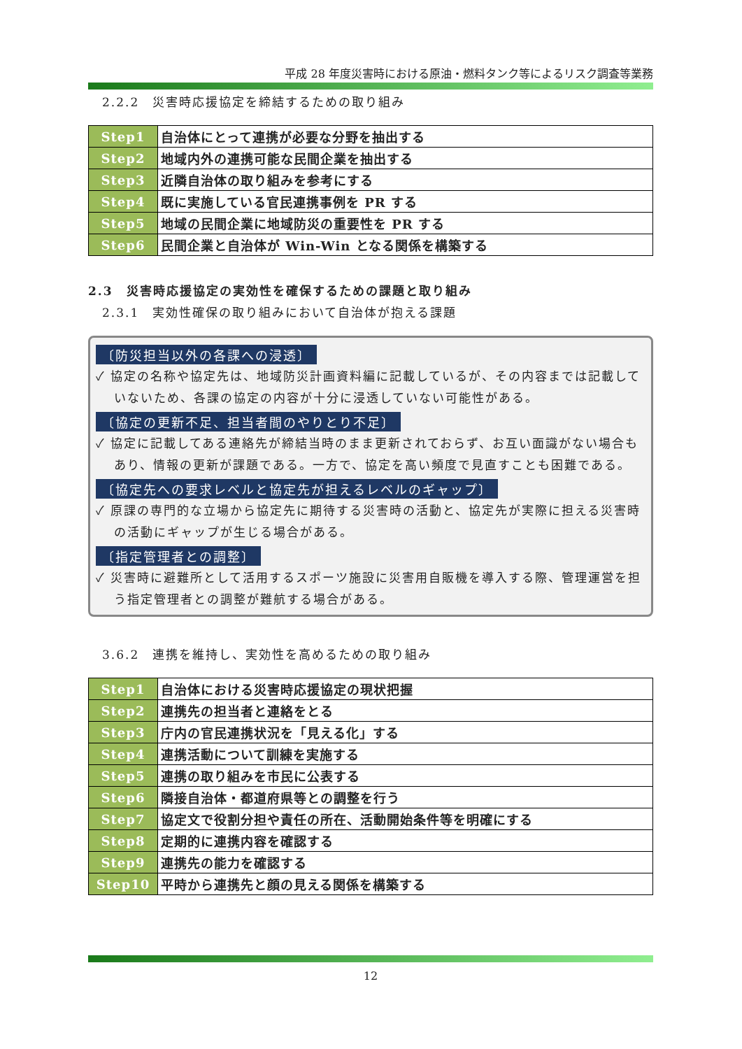平成 28 年度災害時における原油・燃料タンク等によるリスク調査等業務
2.2.2　災害時応援協定を締結するための取り組み
| Step1 | 自治体にとって連携が必要な分野を抽出する |
| Step2 | 地域内外の連携可能な民間企業を抽出する |
| Step3 | 近隣自治体の取り組みを参考にする |
| Step4 | 既に実施している官民連携事例を PR する |
| Step5 | 地域の民間企業に地域防災の重要性を PR する |
| Step6 | 民間企業と自治体が Win-Win となる関係を構築する |
2.3　災害時応援協定の実効性を確保するための課題と取り組み
2.3.1　実効性確保の取り組みにおいて自治体が抱える課題
〔防災担当以外の各課への浸透〕
✓ 協定の名称や協定先は、地域防災計画資料編に記載しているが、その内容までは記載していないため、各課の協定の内容が十分に浸透していない可能性がある。
〔協定の更新不足、担当者間のやりとり不足〕
✓ 協定に記載してある連絡先が締結当時のまま更新されておらず、お互い面識がない場合もあり、情報の更新が課題である。一方で、協定を高い頻度で見直すことも困難である。
〔協定先への要求レベルと協定先が担えるレベルのギャップ〕
✓ 原課の専門的な立場から協定先に期待する災害時の活動と、協定先が実際に担える災害時の活動にギャップが生じる場合がある。
〔指定管理者との調整〕
✓ 災害時に避難所として活用するスポーツ施設に災害用自販機を導入する際、管理運営を担う指定管理者との調整が難航する場合がある。
3.6.2　連携を維持し、実効性を高めるための取り組み
| Step1 | 自治体における災害時応援協定の現状把握 |
| Step2 | 連携先の担当者と連絡をとる |
| Step3 | 庁内の官民連携状況を「見える化」する |
| Step4 | 連携活動について訓練を実施する |
| Step5 | 連携の取り組みを市民に公表する |
| Step6 | 隣接自治体・都道府県等との調整を行う |
| Step7 | 協定文で役割分担や責任の所在、活動開始条件等を明確にする |
| Step8 | 定期的に連携内容を確認する |
| Step9 | 連携先の能力を確認する |
| Step10 | 平時から連携先と顔の見える関係を構築する |
12